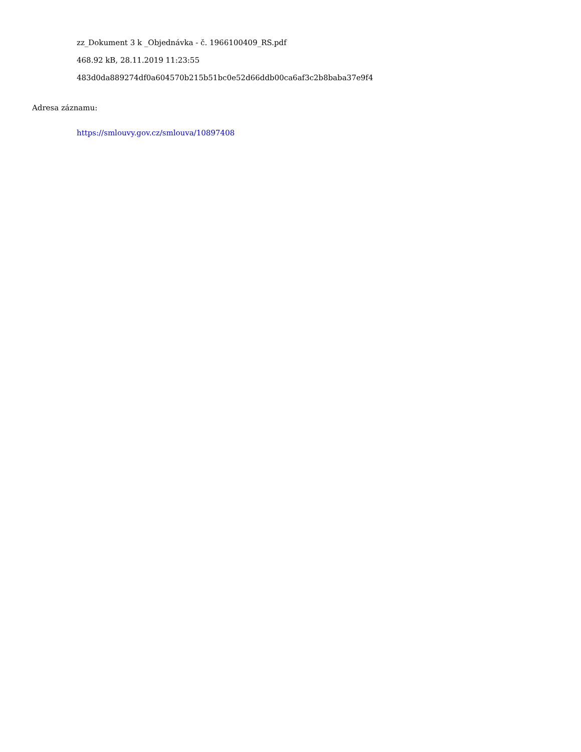zz_Dokument 3 k _Objednávka - č. 1966100409_RS.pdf
468.92 kB, 28.11.2019 11:23:55
483d0da889274df0a604570b215b51bc0e52d66ddb00ca6af3c2b8baba37e9f4
Adresa záznamu:
https://smlouvy.gov.cz/smlouva/10897408